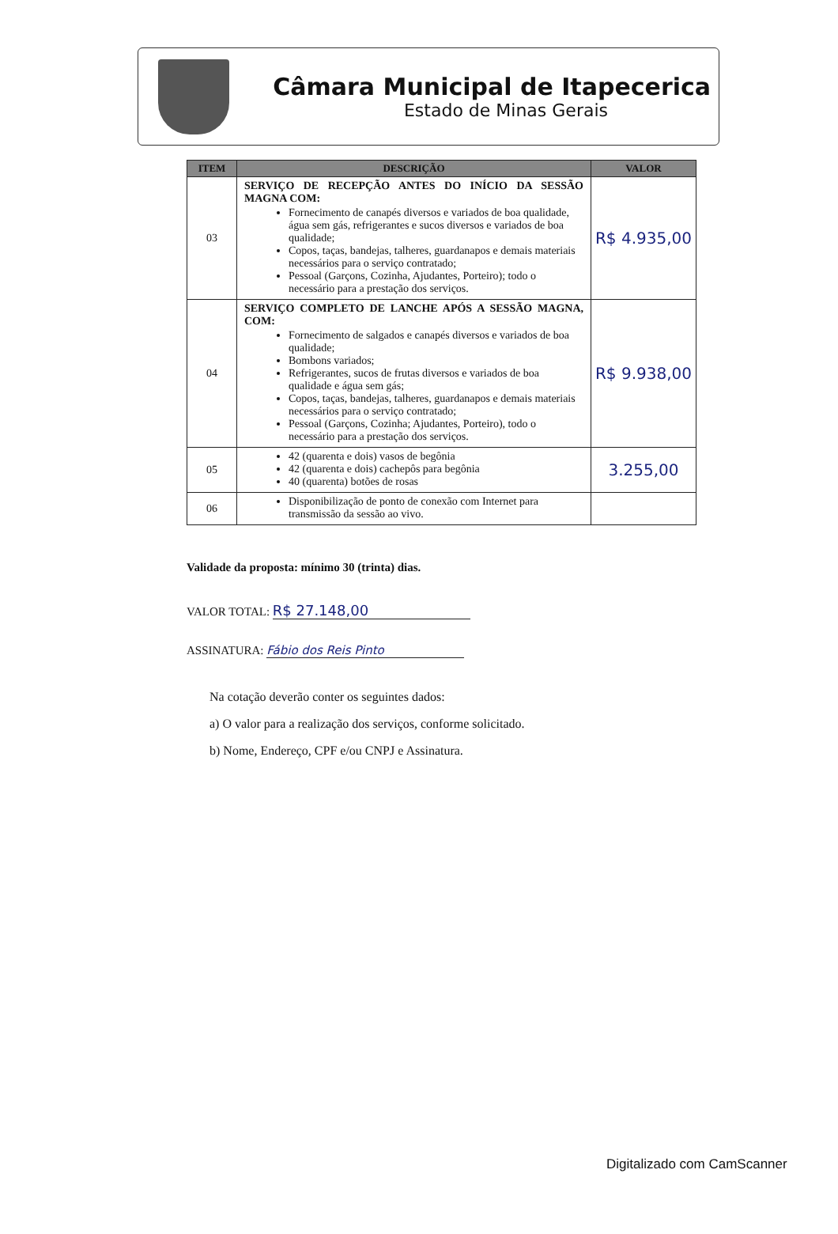Câmara Municipal de Itapecerica
Estado de Minas Gerais
| ITEM | DESCRIÇÃO | VALOR |
| --- | --- | --- |
| 03 | SERVIÇO DE RECEPÇÃO ANTES DO INÍCIO DA SESSÃO MAGNA COM: Fornecimento de canapés diversos e variados de boa qualidade, água sem gás, refrigerantes e sucos diversos e variados de boa qualidade; Copos, taças, bandejas, talheres, guardanapos e demais materiais necessários para o serviço contratado; Pessoal (Garçons, Cozinha, Ajudantes, Porteiro); todo o necessário para a prestação dos serviços. | R$ 4.935,00 |
| 04 | SERVIÇO COMPLETO DE LANCHE APÓS A SESSÃO MAGNA, COM: Fornecimento de salgados e canapés diversos e variados de boa qualidade; Bombons variados; Refrigerantes, sucos de frutas diversos e variados de boa qualidade e água sem gás; Copos, taças, bandejas, talheres, guardanapos e demais materiais necessários para o serviço contratado; Pessoal (Garçons, Cozinha; Ajudantes, Porteiro), todo o necessário para a prestação dos serviços. | R$ 9.938,00 |
| 05 | 42 (quarenta e dois) vasos de begônia 42 (quarenta e dois) cachepôs para begônia 40 (quarenta) botões de rosas | 3.255,00 |
| 06 | Disponibilização de ponto de conexão com Internet para transmissão da sessão ao vivo. | |
Validade da proposta: mínimo 30 (trinta) dias.
VALOR TOTAL: R$ 27.148,00
ASSINATURA: Fábio dos Reis Pinto
Na cotação deverão conter os seguintes dados:
a) O valor para a realização dos serviços, conforme solicitado.
b) Nome, Endereço, CPF e/ou CNPJ e Assinatura.
Digitalizado com CamScanner